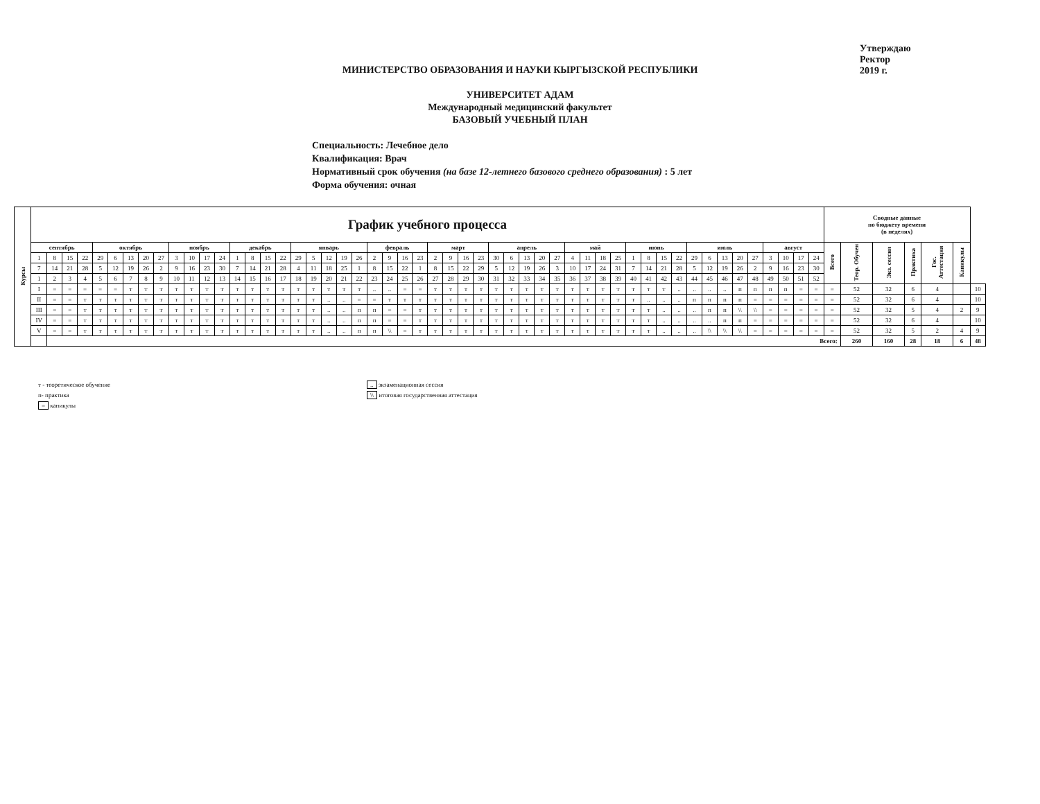МИНИСТЕРСТВО ОБРАЗОВАНИЯ И НАУКИ КЫРГЫЗСКОЙ РЕСПУБЛИКИ
УНИВЕРСИТЕТ АДАМ
Международный медицинский факультет
БАЗОВЫЙ УЧЕБНЫЙ ПЛАН
Утверждаю
Ректор
2019 г.
Специальность: Лечебное дело
Квалификация: Врач
Нормативный срок обучения (на базе 12-летнего базового среднего образования) : 5 лет
Форма обучения: очная
| Курсы | График учебного процесса | | | | | | | | | | | | | | | | | | | | | | | | | | | | | | | | | | | | | | | | | | | | | | | | | | | | Сводные данные по бюджету времени (в неделях) | | | | | | |
| --- | --- | --- | --- | --- | --- | --- | --- | --- | --- | --- | --- | --- | --- | --- | --- | --- | --- | --- | --- | --- | --- | --- | --- | --- | --- | --- | --- | --- | --- | --- | --- | --- | --- | --- | --- | --- | --- | --- | --- | --- | --- | --- | --- | --- | --- | --- | --- | --- | --- | --- | --- | --- | --- | --- | --- | --- | --- | --- | --- |
| | сентябрь | | | | октябрь | | | | | ноябрь | | | | декабрь | | | | январь | | | | | февраль | | | | март | | | | апрель | | | | | май | | | | июнь | | | | июль | | | | | август | | | | Всего | Теор. Обучен | Экз. сессия | Практика | Гос. Аттестация | Каникулы | |
| | 1 | 8 | 15 | 22 | 29 | 6 | 13 | 20 | 27 | 3 | 10 | 17 | 24 | 1 | 8 | 15 | 22 | 29 | 5 | 12 | 19 | 26 | 2 | 9 | 16 | 23 | 2 | 9 | 16 | 23 | 30 | 6 | 13 | 20 | 27 | 4 | 11 | 18 | 25 | 1 | 8 | 15 | 22 | 29 | 6 | 13 | 20 | 27 | 3 | 10 | 17 | 24 | | | | | | | |
| | 7 | 14 | 21 | 28 | 5 | 12 | 19 | 26 | 2 | 9 | 16 | 23 | 30 | 7 | 14 | 21 | 28 | 4 | 11 | 18 | 25 | 1 | 8 | 15 | 22 | 1 | 8 | 15 | 22 | 29 | 5 | 12 | 19 | 26 | 3 | 10 | 17 | 24 | 31 | 7 | 14 | 21 | 28 | 5 | 12 | 19 | 26 | 2 | 9 | 16 | 23 | 30 | | | | | | | |
| | 1 | 2 | 3 | 4 | 5 | 6 | 7 | 8 | 9 | 10 | 11 | 12 | 13 | 14 | 15 | 16 | 17 | 18 | 19 | 20 | 21 | 22 | 23 | 24 | 25 | 26 | 27 | 28 | 29 | 30 | 31 | 32 | 33 | 34 | 35 | 36 | 37 | 38 | 39 | 40 | 41 | 42 | 43 | 44 | 45 | 46 | 47 | 48 | 49 | 50 | 51 | 52 | | | | | | | |
| | I | = | = | = | = | = | т | т | т | т | т | т | т | т | т | т | т | т | т | т | т | т | .. | .. | = | = | т | т | т | т | т | т | т | т | т | т | т | т | т | т | т | т | .. | .. | .. | .. | п | п | п | п | = | = | = | 52 | 32 | 6 | 4 | | 10 |
| | II | = | = | т | т | т | т | т | т | т | т | т | т | т | т | т | т | т | т | .. | .. | = | = | т | т | т | т | т | т | т | т | т | т | т | т | т | т | т | т | т | .. | .. | .. | п | п | п | п | = | = | = | = | = | = | 52 | 32 | 6 | 4 | | 10 |
| | III | = | = | т | т | т | т | т | т | т | т | т | т | т | т | т | т | т | т | .. | .. | п | п | = | = | т | т | т | т | т | т | т | т | т | т | т | т | т | т | т | т | .. | .. | .. | п | п | \\ | \\ | = | = | = | = | = | 52 | 32 | 5 | 4 | 2 | 9 |
| | IV | = | = | т | т | т | т | т | т | т | т | т | т | т | т | т | т | т | т | .. | .. | п | п | = | = | т | т | т | т | т | т | т | т | т | т | т | т | т | т | т | т | .. | .. | .. | .. | п | п | = | = | = | = | = | = | 52 | 32 | 6 | 4 | | 10 |
| | V | = | = | т | т | т | т | т | т | т | т | т | т | т | т | т | т | т | т | .. | .. | п | п | \\ | = | т | т | т | т | т | т | т | т | т | т | т | т | т | т | т | т | .. | .. | .. | \\ | \\ | \\ | = | = | = | = | = | = | 52 | 32 | 5 | 2 | 4 | 9 |
| | | Всего: | | | | | | | | | | | | | | | | | | | | | | | | | | | | | | | | | | | | | | | | | | | | | | | | | | | | 260 | 160 | 28 | 18 | 6 | 48 |
т - теоретическое обучение
п- практика
= каникулы
.. экзаменационная сессия
\\ итоговая государственная аттестация